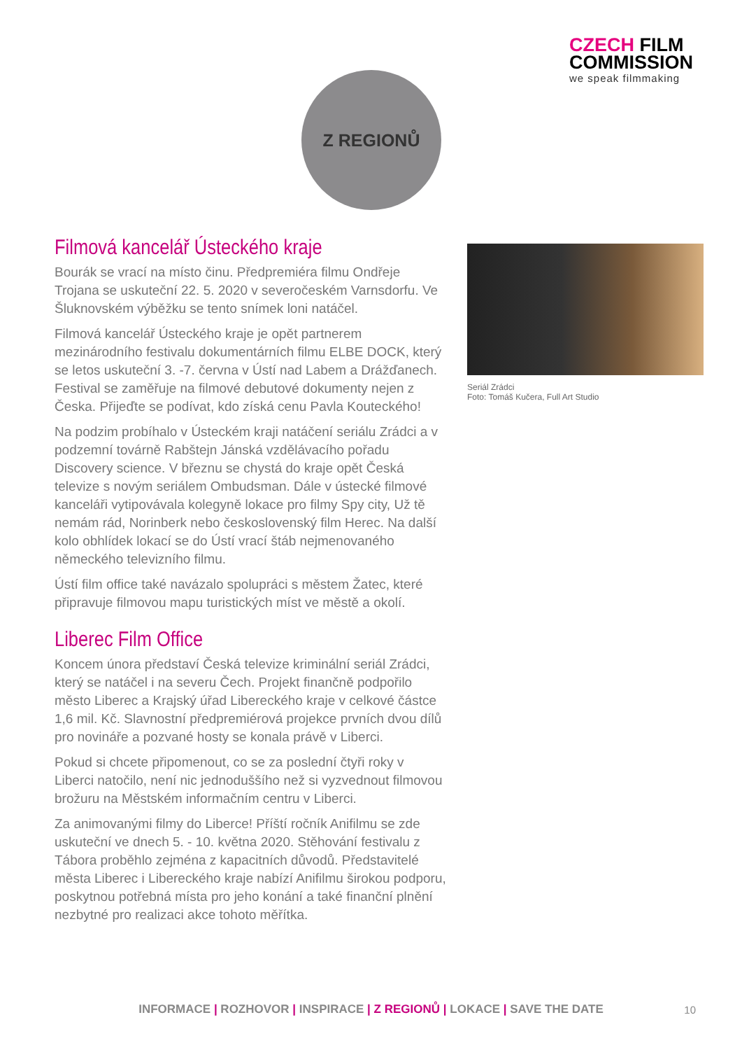CZECH FILM
COMMISSION
we speak filmmaking
Z REGIONŮ
Filmová kancelář Ústeckého kraje
Bourák se vrací na místo činu. Předpremiéra filmu Ondřeje Trojana se uskuteční 22. 5. 2020 v severočeském Varnsdorfu. Ve Šluknovském výběžku se tento snímek loni natáčel.
Filmová kancelář Ústeckého kraje je opět partnerem mezinárodního festivalu dokumentárních filmu ELBE DOCK, který se letos uskuteční 3. -7. června v Ústí nad Labem a Drážďanech. Festival se zaměřuje na filmové debutové dokumenty nejen z Česka. Přijeďte se podívat, kdo získá cenu Pavla Kouteckého!
Na podzim probíhalo v Ústeckém kraji natáčení seriálu Zrádci a v podzemní továrně Rabštejn Jánská vzdělávacího pořadu Discovery science. V březnu se chystá do kraje opět Česká televize s novým seriálem Ombudsman. Dále v ústecké filmové kanceláři vytipovávala kolegyně lokace pro filmy Spy city, Už tě nemám rád, Norinberk nebo československý film Herec. Na další kolo obhlídek lokací se do Ústí vrací štáb nejmenovaného německého televizního filmu.
Ústí film office také navázalo spolupráci s městem Žatec, které připravuje filmovou mapu turistických míst ve městě a okolí.
Liberec Film Office
Koncem února představí Česká televize kriminální seriál Zrádci, který se natáčel i na severu Čech. Projekt finančně podpořilo město Liberec a Krajský úřad Libereckého kraje v celkové částce 1,6 mil. Kč. Slavnostní předpremiérová projekce prvních dvou dílů pro novináře a pozvané hosty se konala právě v Liberci.
Pokud si chcete připomenout, co se za poslední čtyři roky v Liberci natočilo, není nic jednoduššího než si vyzvednout filmovou brožuru na Městském informačním centru v Liberci.
Za animovanými filmy do Liberce! Příští ročník Anifilmu se zde uskuteční ve dnech 5. - 10. května 2020. Stěhování festivalu z Tábora proběhlo zejména z kapacitních důvodů. Představitelé města Liberec i Libereckého kraje nabízí Anifilmu širokou podporu, poskytnou potřebná místa pro jeho konání a také finanční plnění nezbytné pro realizaci akce tohoto měřítka.
Seriál Zrádci
Foto: Tomáš Kučera, Full Art Studio
INFORMACE | ROZHOVOR | INSPIRACE | Z REGIONŮ | LOKACE | SAVE THE DATE 10